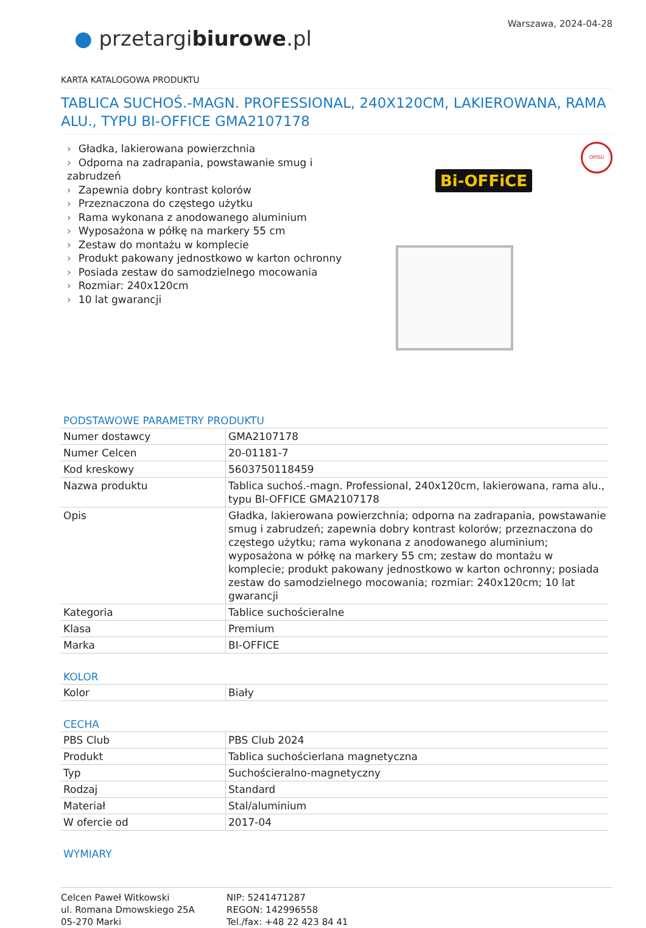Warszawa, 2024-04-28
● przetargibiurowe.pl
KARTA KATALOGOWA PRODUKTU
TABLICA SUCHOŚ.-MAGN. PROFESSIONAL, 240X120CM, LAKIEROWANA, RAMA ALU., TYPU BI-OFFICE GMA2107178
› Gładka, lakierowana powierzchnia
› Odporna na zadrapania, powstawanie smug i zabrudzeń
› Zapewnia dobry kontrast kolorów
› Przeznaczona do częstego użytku
› Rama wykonana z anodowanego aluminium
› Wyposażona w półkę na markery 55 cm
› Zestaw do montażu w komplecie
› Produkt pakowany jednostkowo w karton ochronny
› Posiada zestaw do samodzielnego mocowania
› Rozmiar: 240x120cm
› 10 lat gwarancji
Bi-OFFiCE
OPISU
PODSTAWOWE PARAMETRY PRODUKTU
| Numer dostawcy | GMA2107178 |
| Numer Celcen | 20-01181-7 |
| Kod kreskowy | 5603750118459 |
| Nazwa produktu | Tablica suchoś.-magn. Professional, 240x120cm, lakierowana, rama alu., typu BI-OFFICE GMA2107178 |
| Opis | Gładka, lakierowana powierzchnia; odporna na zadrapania, powstawanie smug i zabrudzeń; zapewnia dobry kontrast kolorów; przeznaczona do częstego użytku; rama wykonana z anodowanego aluminium; wyposażona w półkę na markery 55 cm; zestaw do montażu w komplecie; produkt pakowany jednostkowo w karton ochronny; posiada zestaw do samodzielnego mocowania; rozmiar: 240x120cm; 10 lat gwarancji |
| Kategoria | Tablice suchościeralne |
| Klasa | Premium |
| Marka | BI-OFFICE |
KOLOR
| Kolor | Biały |
CECHA
| PBS Club | PBS Club 2024 |
| Produkt | Tablica suchościerlana magnetyczna |
| Typ | Suchościeralno-magnetyczny |
| Rodzaj | Standard |
| Materiał | Stal/aluminium |
| W ofercie od | 2017-04 |
WYMIARY
Celcen Paweł Witkowski
ul. Romana Dmowskiego 25A
05-270 Marki
NIP: 5241471287
REGON: 142996558
Tel./fax: +48 22 423 84 41